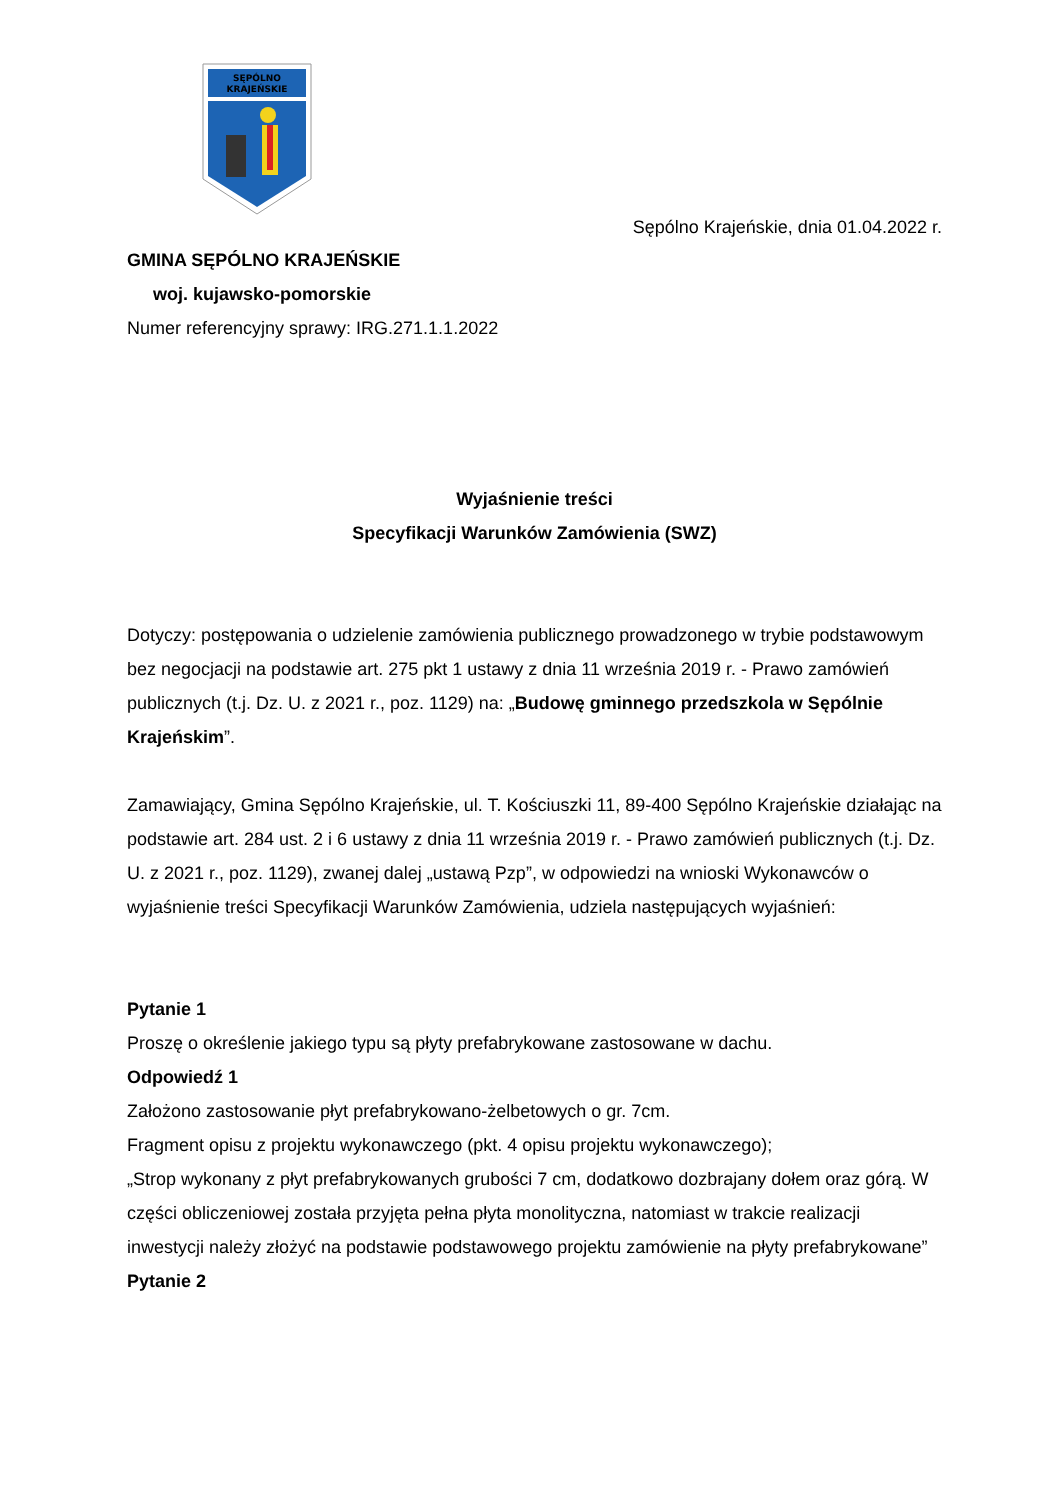SĘPÓLNO
KRAJEŃSKIE
Sępólno Krajeńskie, dnia 01.04.2022 r.
GMINA SĘPÓLNO KRAJEŃSKIE
woj. kujawsko-pomorskie
Numer referencyjny sprawy: IRG.271.1.1.2022
Wyjaśnienie treści
Specyfikacji Warunków Zamówienia (SWZ)
Dotyczy: postępowania o udzielenie zamówienia publicznego prowadzonego w trybie podstawowym bez negocjacji na podstawie art. 275 pkt 1 ustawy z dnia 11 września 2019 r. - Prawo zamówień publicznych (t.j. Dz. U. z 2021 r., poz. 1129) na: „Budowę gminnego przedszkola w Sępólnie Krajeńskim”.
Zamawiający, Gmina Sępólno Krajeńskie, ul. T. Kościuszki 11, 89-400 Sępólno Krajeńskie działając na podstawie art. 284 ust. 2 i 6 ustawy z dnia 11 września 2019 r. - Prawo zamówień publicznych (t.j. Dz. U. z 2021 r., poz. 1129), zwanej dalej „ustawą Pzp”, w odpowiedzi na wnioski Wykonawców o wyjaśnienie treści Specyfikacji Warunków Zamówienia, udziela następujących wyjaśnień:
Pytanie 1
Proszę o określenie jakiego typu są płyty prefabrykowane zastosowane w dachu.
Odpowiedź 1
Założono zastosowanie płyt prefabrykowano-żelbetowych o gr. 7cm.
Fragment opisu z projektu wykonawczego (pkt. 4 opisu projektu wykonawczego);
„Strop wykonany z płyt prefabrykowanych grubości 7 cm, dodatkowo dozbrajany dołem oraz górą. W części obliczeniowej została przyjęta pełna płyta monolityczna, natomiast w trakcie realizacji inwestycji należy złożyć na podstawie podstawowego projektu zamówienie na płyty prefabrykowane”
Pytanie 2